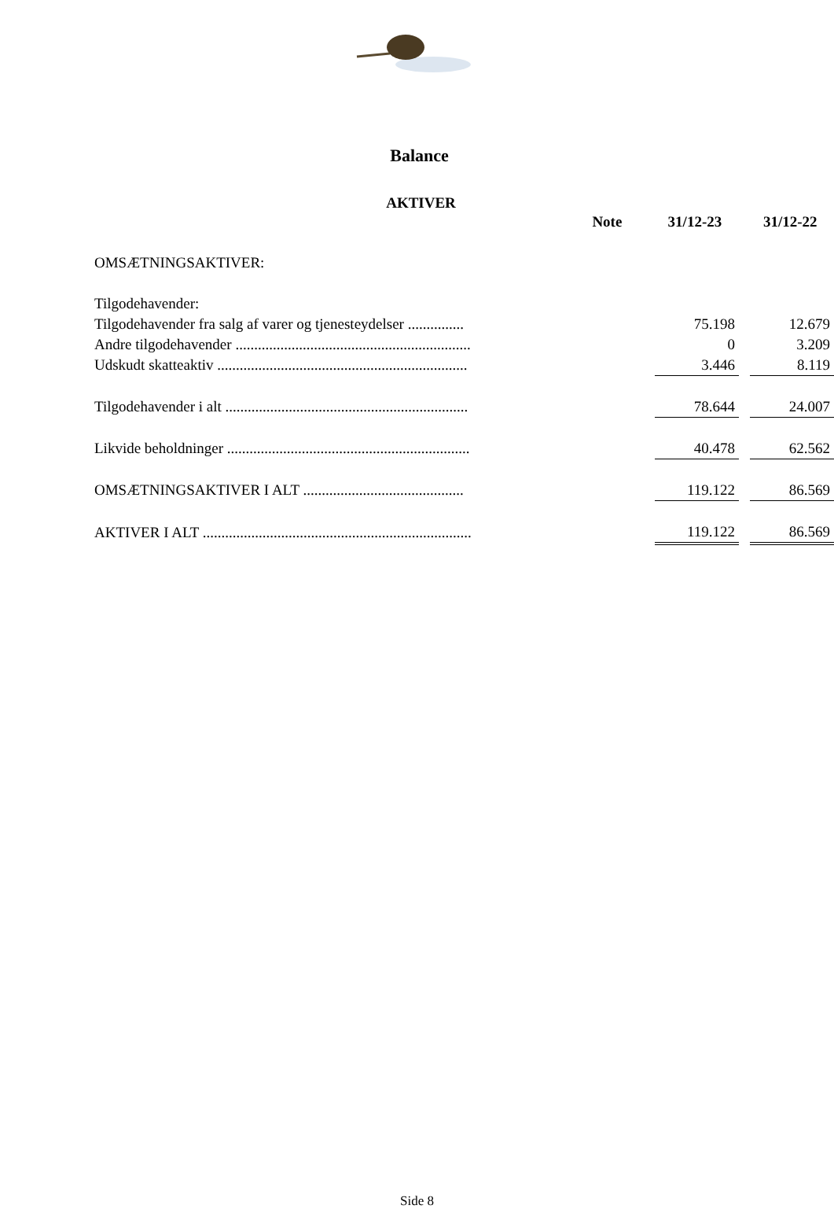Balance
AKTIVER
| | Note | 31/12-23 | | 31/12-22 |
| OMSÆTNINGSAKTIVER: | | | | |
| Tilgodehavender: | | | | |
| Tilgodehavender fra salg af varer og tjenesteydelser ............... | | 75.198 | | 12.679 |
| Andre tilgodehavender ............................................................... | | 0 | | 3.209 |
| Udskudt skatteaktiv ................................................................... | | 3.446 | | 8.119 |
| Tilgodehavender i alt ................................................................. | | 78.644 | | 24.007 |
| Likvide beholdninger ................................................................. | | 40.478 | | 62.562 |
| OMSÆTNINGSAKTIVER I ALT ........................................... | | 119.122 | | 86.569 |
| AKTIVER I ALT ........................................................................ | | 119.122 | | 86.569 |
Side 8